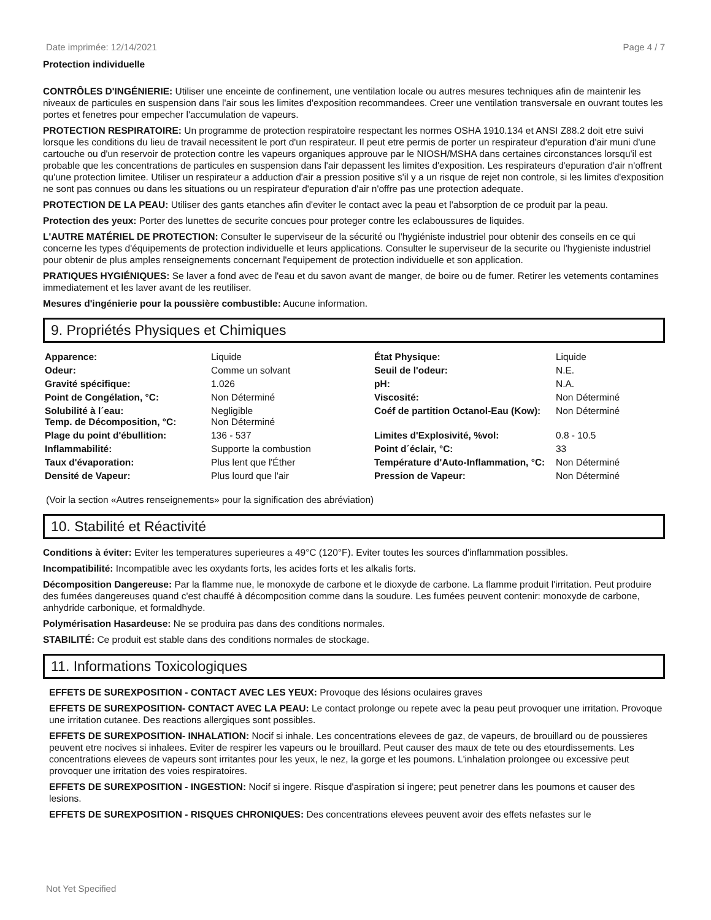Date imprimée: 12/14/2021 Page 4 / 7
Protection individuelle
CONTRÔLES D'INGÉNIERIE: Utiliser une enceinte de confinement, une ventilation locale ou autres mesures techniques afin de maintenir les niveaux de particules en suspension dans l'air sous les limites d'exposition recommandees. Creer une ventilation transversale en ouvrant toutes les portes et fenetres pour empecher l'accumulation de vapeurs.
PROTECTION RESPIRATOIRE: Un programme de protection respiratoire respectant les normes OSHA 1910.134 et ANSI Z88.2 doit etre suivi lorsque les conditions du lieu de travail necessitent le port d'un respirateur. Il peut etre permis de porter un respirateur d'epuration d'air muni d'une cartouche ou d'un reservoir de protection contre les vapeurs organiques approuve par le NIOSH/MSHA dans certaines circonstances lorsqu'il est probable que les concentrations de particules en suspension dans l'air depassent les limites d'exposition. Les respirateurs d'epuration d'air n'offrent qu'une protection limitee. Utiliser un respirateur a adduction d'air a pression positive s'il y a un risque de rejet non controle, si les limites d'exposition ne sont pas connues ou dans les situations ou un respirateur d'epuration d'air n'offre pas une protection adequate.
PROTECTION DE LA PEAU: Utiliser des gants etanches afin d'eviter le contact avec la peau et l'absorption de ce produit par la peau.
Protection des yeux: Porter des lunettes de securite concues pour proteger contre les eclaboussures de liquides.
L'AUTRE MATÉRIEL DE PROTECTION: Consulter le superviseur de la sécurité ou l'hygiéniste industriel pour obtenir des conseils en ce qui concerne les types d'équipements de protection individuelle et leurs applications. Consulter le superviseur de la securite ou l'hygieniste industriel pour obtenir de plus amples renseignements concernant l'equipement de protection individuelle et son application.
PRATIQUES HYGIÉNIQUES: Se laver a fond avec de l'eau et du savon avant de manger, de boire ou de fumer. Retirer les vetements contamines immediatement et les laver avant de les reutiliser.
Mesures d'ingénierie pour la poussière combustible: Aucune information.
9. Propriétés Physiques et Chimiques
| Apparence: | Liquide | État Physique: | Liquide |
| Odeur: | Comme un solvant | Seuil de l'odeur: | N.E. |
| Gravité spécifique: | 1.026 | pH: | N.A. |
| Point de Congélation, °C: | Non Déterminé | Viscosité: | Non Déterminé |
| Solubilité à l´eau: Temp. de Décomposition, °C: | Negligible Non Déterminé | Coéf de partition Octanol-Eau (Kow): | Non Déterminé |
| Plage du point d'ébullition: | 136 - 537 | Limites d'Explosivité, %vol: | 0.8 - 10.5 |
| Inflammabilité: | Supporte la combustion | Point d´éclair, °C: | 33 |
| Taux d'évaporation: | Plus lent que l'Éther | Température d'Auto-Inflammation, °C: | Non Déterminé |
| Densité de Vapeur: | Plus lourd que l'air | Pression de Vapeur: | Non Déterminé |
(Voir la section «Autres renseignements» pour la signification des abréviation)
10. Stabilité et Réactivité
Conditions à éviter: Eviter les temperatures superieures a 49°C (120°F). Eviter toutes les sources d'inflammation possibles.
Incompatibilité: Incompatible avec les oxydants forts, les acides forts et les alkalis forts.
Décomposition Dangereuse: Par la flamme nue, le monoxyde de carbone et le dioxyde de carbone. La flamme produit l'irritation. Peut produire des fumées dangereuses quand c'est chauffé à décomposition comme dans la soudure. Les fumées peuvent contenir: monoxyde de carbone, anhydride carbonique, et formaldhyde.
Polymérisation Hasardeuse: Ne se produira pas dans des conditions normales.
STABILITÉ: Ce produit est stable dans des conditions normales de stockage.
11. Informations Toxicologiques
EFFETS DE SUREXPOSITION - CONTACT AVEC LES YEUX: Provoque des lésions oculaires graves
EFFETS DE SUREXPOSITION- CONTACT AVEC LA PEAU: Le contact prolonge ou repete avec la peau peut provoquer une irritation. Provoque une irritation cutanee. Des reactions allergiques sont possibles.
EFFETS DE SUREXPOSITION- INHALATION: Nocif si inhale. Les concentrations elevees de gaz, de vapeurs, de brouillard ou de poussieres peuvent etre nocives si inhalees. Eviter de respirer les vapeurs ou le brouillard. Peut causer des maux de tete ou des etourdissements. Les concentrations elevees de vapeurs sont irritantes pour les yeux, le nez, la gorge et les poumons. L'inhalation prolongee ou excessive peut provoquer une irritation des voies respiratoires.
EFFETS DE SUREXPOSITION - INGESTION: Nocif si ingere. Risque d'aspiration si ingere; peut penetrer dans les poumons et causer des lesions.
EFFETS DE SUREXPOSITION - RISQUES CHRONIQUES: Des concentrations elevees peuvent avoir des effets nefastes sur le
Not Yet Specified